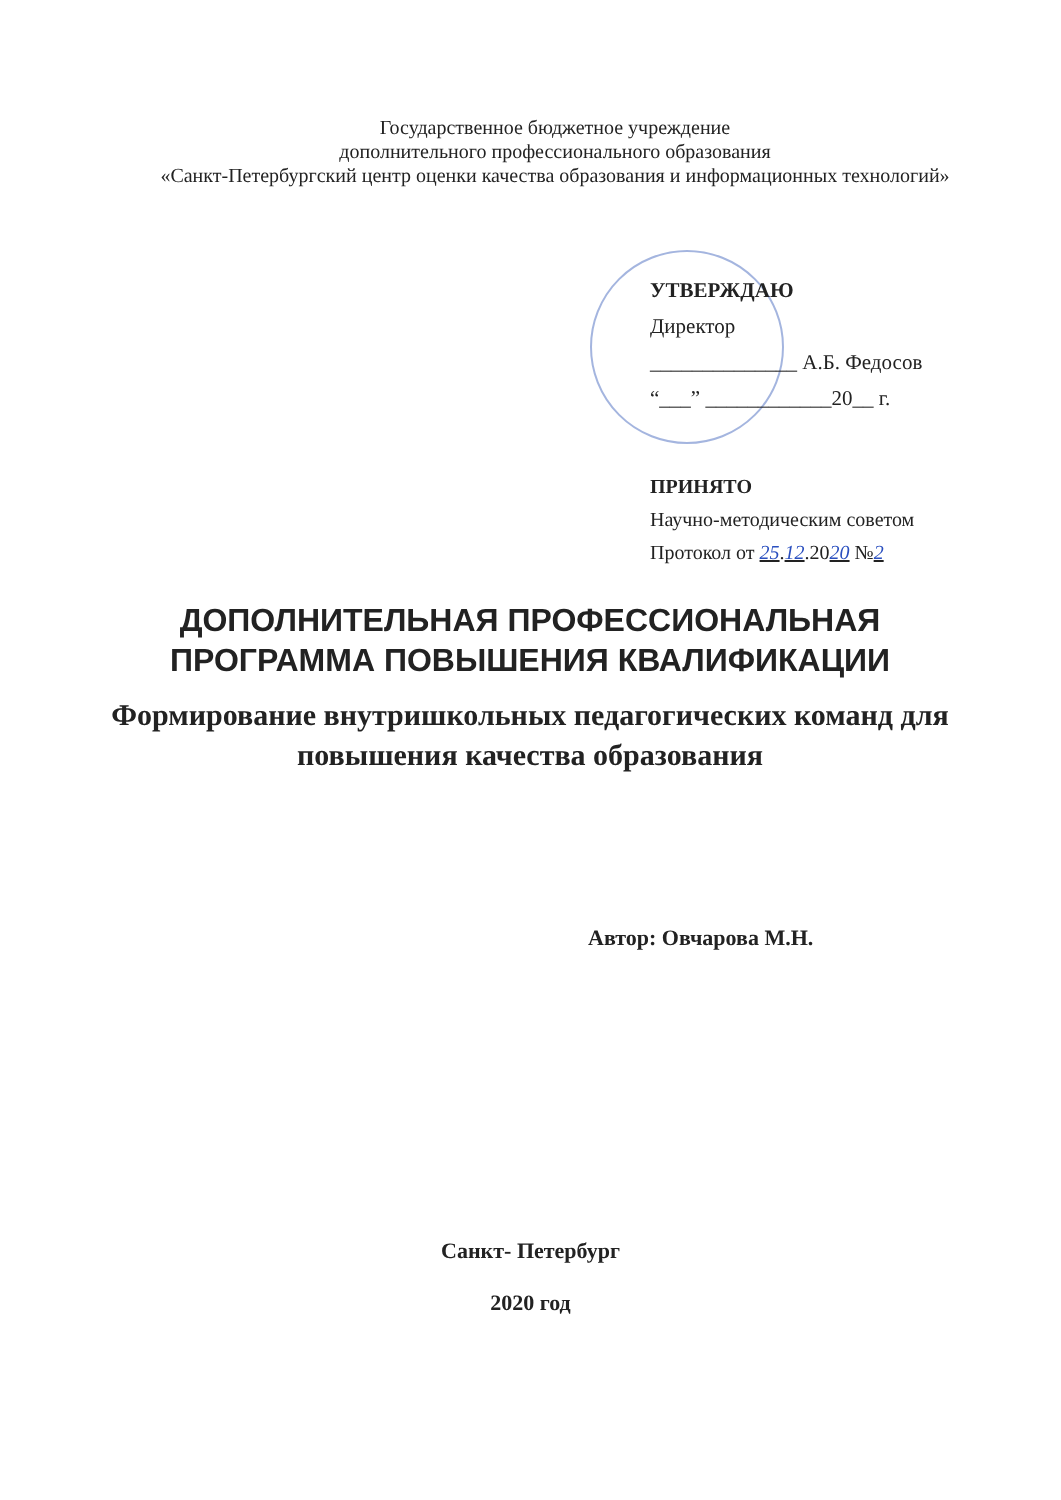Государственное бюджетное учреждение
дополнительного профессионального образования
«Санкт-Петербургский центр оценки качества образования и информационных технологий»
УТВЕРЖДАЮ
Директор
______________ А.Б. Федосов
“___” ____________20__ г.
ПРИНЯТО
Научно-методическим советом
Протокол от 25.12.2020 №2
ДОПОЛНИТЕЛЬНАЯ ПРОФЕССИОНАЛЬНАЯ
ПРОГРАММА ПОВЫШЕНИЯ КВАЛИФИКАЦИИ
Формирование внутришкольных педагогических команд для повышения качества образования
Автор: Овчарова М.Н.
Санкт- Петербург
2020 год